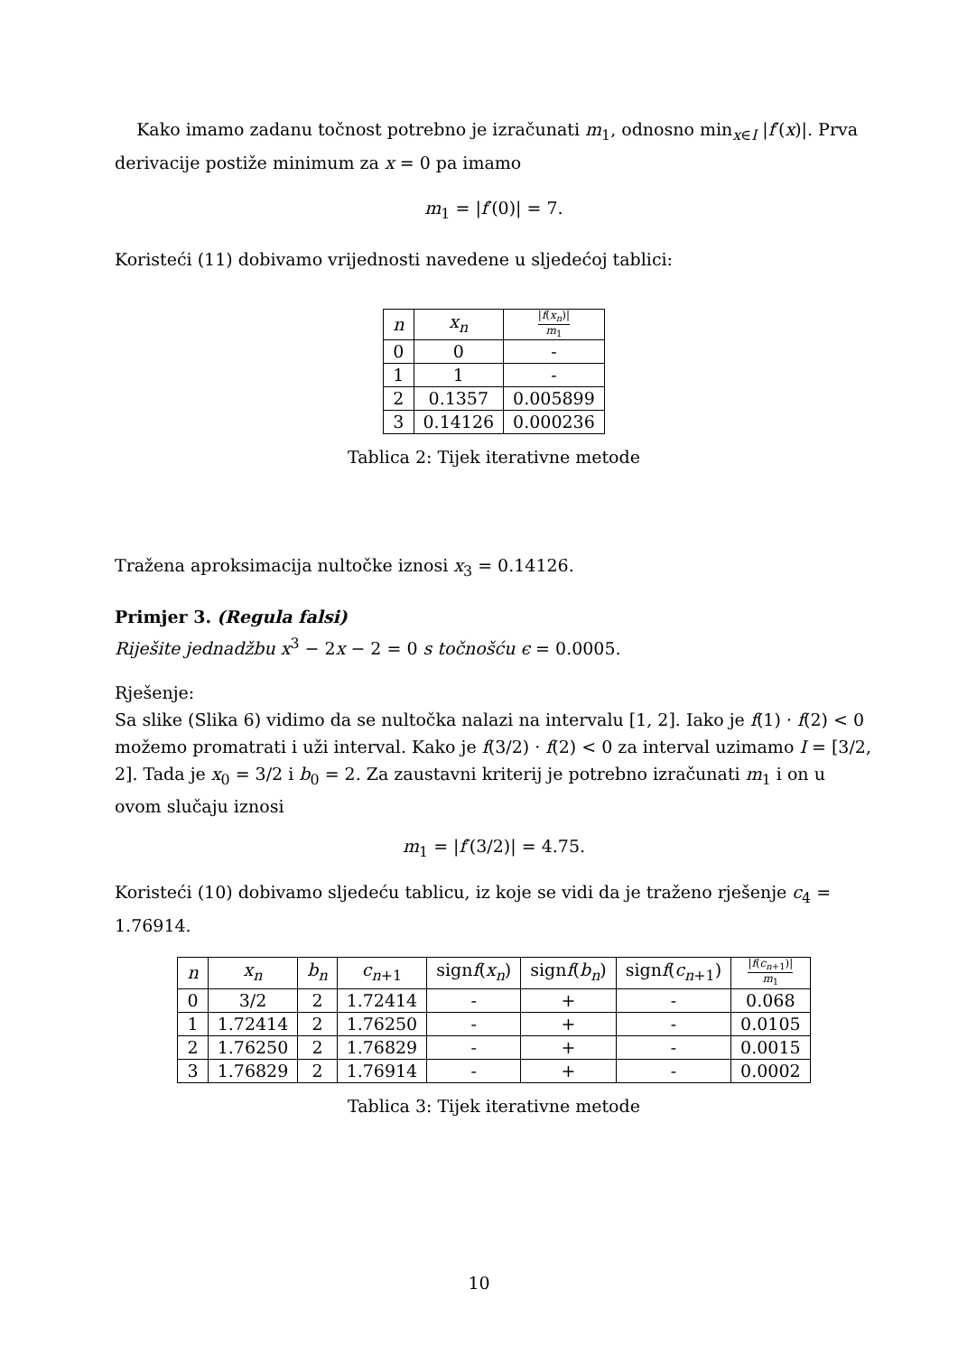Kako imamo zadanu točnost potrebno je izračunati m<sub>1</sub>, odnosno min<sub>x∈I</sub> |f′(x)|. Prva derivacije postiže minimum za x = 0 pa imamo
m<sub>1</sub> = |f′(0)| = 7.
Koristeći (11) dobivamo vrijednosti navedene u sljedećoj tablici:
| n | x<sub>n</sub> | / f ( x<sub>n</sub> )/ m<sub>1</sub> |
| --- | --- | --- |
| 0 | 0 | - |
| 1 | 1 | - |
| 2 | 0.1357 | 0.005899 |
| 3 | 0.14126 | 0.000236 |
Tablica 2: Tijek iterativne metode
Tražena aproksimacija nultočke iznosi x<sub>3</sub> = 0.14126.
Primjer 3. (Regula falsi)
Riješite jednadžbu x<sup>3</sup> − 2x − 2 = 0 s točnošću ϵ = 0.0005.
Rješenje:
Sa slike (Slika 6) vidimo da se nultočka nalazi na intervalu [1, 2]. Iako je f(1) · f(2) < 0 možemo promatrati i uži interval. Kako je f(3/2) · f(2) < 0 za interval uzimamo I = [3/2, 2]. Tada je x<sub>0</sub> = 3/2 i b<sub>0</sub> = 2. Za zaustavni kriterij je potrebno izračunati m<sub>1</sub> i on u ovom slučaju iznosi
m<sub>1</sub> = |f′(3/2)| = 4.75.
Koristeći (10) dobivamo sljedeću tablicu, iz koje se vidi da je traženo rješenje c<sub>4</sub> = 1.76914.
| n | x<sub>n</sub> | b<sub>n</sub> | c<sub>n+1</sub> | sign f ( x<sub>n</sub> ) | sign f ( b<sub>n</sub> ) | sign f ( c<sub>n+1</sub>) | / f ( c<sub>n+1</sub>)/ m<sub>1</sub> |
| --- | --- | --- | --- | --- | --- | --- | --- |
| 0 | 3/2 | 2 | 1.72414 | - | + | - | 0.068 |
| 1 | 1.72414 | 2 | 1.76250 | - | + | - | 0.0105 |
| 2 | 1.76250 | 2 | 1.76829 | - | + | - | 0.0015 |
| 3 | 1.76829 | 2 | 1.76914 | - | + | - | 0.0002 |
Tablica 3: Tijek iterativne metode
10